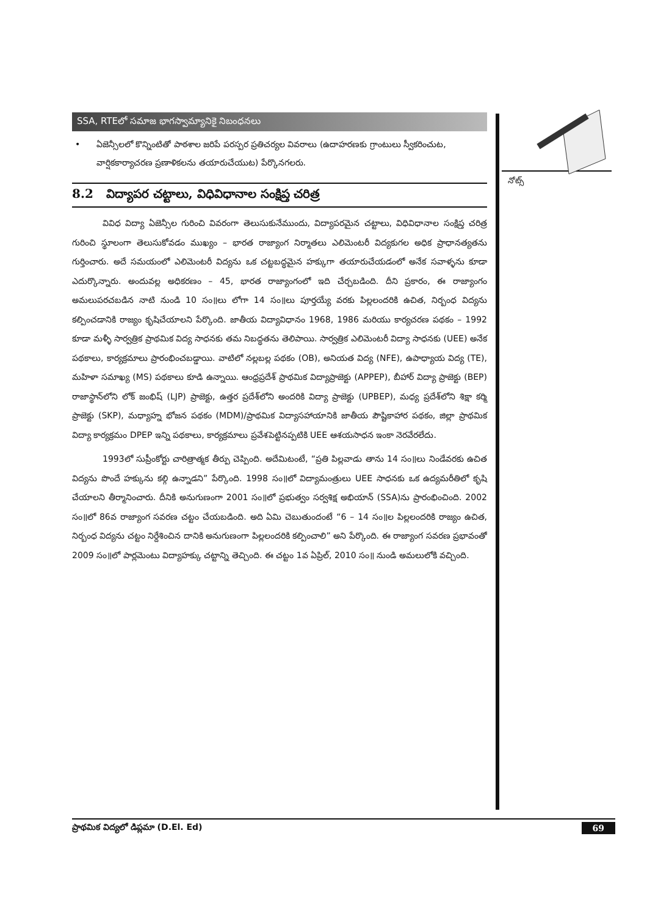నోట్స్
SSA, RTEలో సమాజ భాగస్వామ్యానికై నిబంధనలు
• ఏజెన్సీలలో కొన్నింటితో పాఠశాల జరిపే పరస్పర ప్రతిచర్యల వివరాలు (ఉదాహరణకు గ్రాంటులు స్వీకరించుట, వార్షికకార్యాచరణ ప్రణాళికలను తయారుచేయుట) పేర్కొనగలరు.
8.2 విద్యాపర చట్టాలు, విధివిధానాల సంక్షిప్త చరిత్ర
వివిధ విద్యా ఏజెన్సీల గురించి వివరంగా తెలుసుకునేముందు, విద్యాపరమైన చట్టాలు, విధివిధానాల సంక్షిప్త చరిత్ర గురించి స్థూలంగా తెలుసుకోవడం ముఖ్యం – భారత రాజ్యాంగ నిర్మాతలు ఎలిమెంటరీ విద్యకుగల అధిక ప్రాధానత్యతను గుర్తించారు. అదే సమయంలో ఎలిమెంటరీ విద్యను ఒక చట్టబద్ధమైన హక్కుగా తయారుచేయడంలో అనేక సవాళ్ళను కూడా ఎదుర్కొన్నారు. అందువల్ల అధికరణం – 45, భారత రాజ్యాంగంలో ఇది చేర్చబడింది. దీని ప్రకారం, ఈ రాజ్యాంగం అమలుపరచబడిన నాటి నుండి 10 సం॥లు లోగా 14 సం॥లు పూర్తయ్యే వరకు పిల్లలందరికి ఉచిత, నిర్బంధ విద్యను కల్పించడానికి రాజ్యం కృషిచేయాలని పేర్కొంది. జాతీయ విద్యావిధానం 1968, 1986 మరియు కార్యచరణ పథకం – 1992 కూడా మళ్ళీ సార్వత్రిక ప్రాథమిక విద్య సాధనకు తమ నిబద్ధతను తెలిపాయి. సార్వత్రిక ఎలిమెంటరీ విద్యా సాధనకు (UEE) అనేక పథకాలు, కార్యక్రమాలు ప్రారంభించబడ్డాయి. వాటిలో నల్లబల్ల పథకం (OB), అనియత విద్య (NFE), ఉపాధ్యాయ విద్య (TE), మహిళా సమాఖ్య (MS) పథకాలు కూడి ఉన్నాయి. ఆంధ్రప్రదేశ్ ప్రాథమిక విద్యాప్రాజెక్టు (APPEP), బీహార్ విద్యా ప్రాజెక్టు (BEP) రాజాస్థాన్‌లోని లోక్ జంభిష్ (LJP) ప్రాజెక్టు, ఉత్తర ప్రదేశ్‌లోని అందరికి విద్యా ప్రాజెక్టు (UPBEP), మధ్య ప్రదేశ్‌లోని శిక్షా కర్మి ప్రాజెక్టు (SKP), మధ్యాహ్న భోజన పథకం (MDM)/ప్రాథమిక విద్యాసహాయానికి జాతీయ పౌష్టికాహార పథకం, జిల్లా ప్రాథమిక విద్యా కార్యక్రమం DPEP ఇన్ని పథకాలు, కార్యక్రమాలు ప్రవేశపెట్టినప్పటికి UEE ఆశయసాధన ఇంకా నెరవేరలేదు.
1993లో సుప్రీంకోర్టు చారిత్రాత్మక తీర్పు చెప్పింది. అదేమిటంటే, “ప్రతి పిల్లవాడు తాను 14 సం॥లు నిండేవరకు ఉచిత విద్యను పొందే హక్కును కల్గి ఉన్నాడని” పేర్కొంది. 1998 సం॥లో విద్యామంత్రులు UEE సాధనకు ఒక ఉద్యమరీతిలో కృషి చేయాలని తీర్మానించారు. దీనికి అనుగుణంగా 2001 సం॥లో ప్రభుత్వం సర్వశిక్ష అభియాన్ (SSA)ను ప్రారంభించింది. 2002 సం॥లో 86వ రాజ్యాంగ సవరణ చట్టం చేయబడింది. అది ఏమి చెబుతుందంటే “6 – 14 సం॥ల పిల్లలందరికి రాజ్యం ఉచిత, నిర్బంధ విద్యను చట్టం నిర్దేశించిన దానికి అనుగుణంగా పిల్లలందరికి కల్పించాలి” అని పేర్కొంది. ఈ రాజ్యాంగ సవరణ ప్రభావంతో 2009 సం॥లో పార్లమెంటు విద్యాహక్కు చట్టాన్ని తెచ్చింది. ఈ చట్టం 1వ ఏప్రిల్, 2010 సం॥ నుండి అమలులోకి వచ్చింది.
ప్రాథమిక విద్యలో డిప్లమా (D.El. Ed) 69